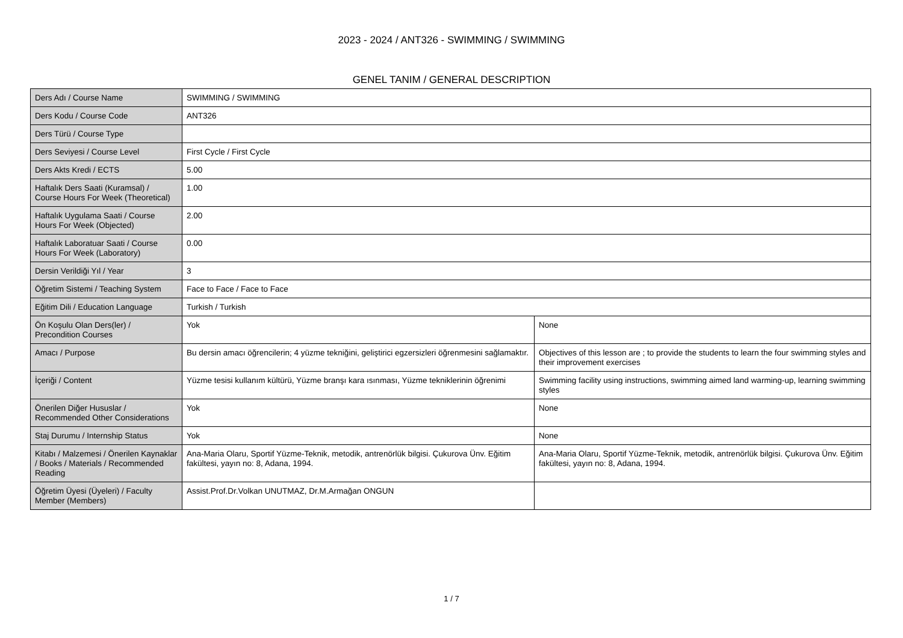2023 - 2024 / ANT326 - SWIMMING / SWIMMING
GENEL TANIM / GENERAL DESCRIPTION
| Ders Adı / Course Name | SWIMMING / SWIMMING | |
| Ders Kodu / Course Code | ANT326 | |
| Ders Türü / Course Type | | |
| Ders Seviyesi / Course Level | First Cycle / First Cycle | |
| Ders Akts Kredi / ECTS | 5.00 | |
| Haftalık Ders Saati (Kuramsal) / Course Hours For Week (Theoretical) | 1.00 | |
| Haftalık Uygulama Saati / Course Hours For Week (Objected) | 2.00 | |
| Haftalık Laboratuar Saati / Course Hours For Week (Laboratory) | 0.00 | |
| Dersin Verildiği Yıl / Year | 3 | |
| Öğretim Sistemi / Teaching System | Face to Face / Face to Face | |
| Eğitim Dili / Education Language | Turkish / Turkish | |
| Ön Koşulu Olan Ders(ler) / Precondition Courses | Yok | None |
| Amacı / Purpose | Bu dersin amacı öğrencilerin; 4 yüzme tekniğini, geliştirici egzersizleri öğrenmesini sağlamaktır. | Objectives of this lesson are ; to provide the students to learn the four swimming styles and their improvement exercises |
| İçeriği / Content | Yüzme tesisi kullanım kültürü, Yüzme branşı kara ısınması, Yüzme tekniklerinin öğrenimi | Swimming facility using instructions, swimming aimed land warming-up, learning swimming styles |
| Önerilen Diğer Hususlar / Recommended Other Considerations | Yok | None |
| Staj Durumu / Internship Status | Yok | None |
| Kitabı / Malzemesi / Önerilen Kaynaklar / Books / Materials / Recommended Reading | Ana-Maria Olaru, Sportif Yüzme-Teknik, metodik, antrenörlük bilgisi. Çukurova Ünv. Eğitim fakültesi, yayın no: 8, Adana, 1994. | Ana-Maria Olaru, Sportif Yüzme-Teknik, metodik, antrenörlük bilgisi. Çukurova Ünv. Eğitim fakültesi, yayın no: 8, Adana, 1994. |
| Öğretim Üyesi (Üyeleri) / Faculty Member (Members) | Assist.Prof.Dr.Volkan UNUTMAZ, Dr.M.Armağan ONGUN | |
1 / 7